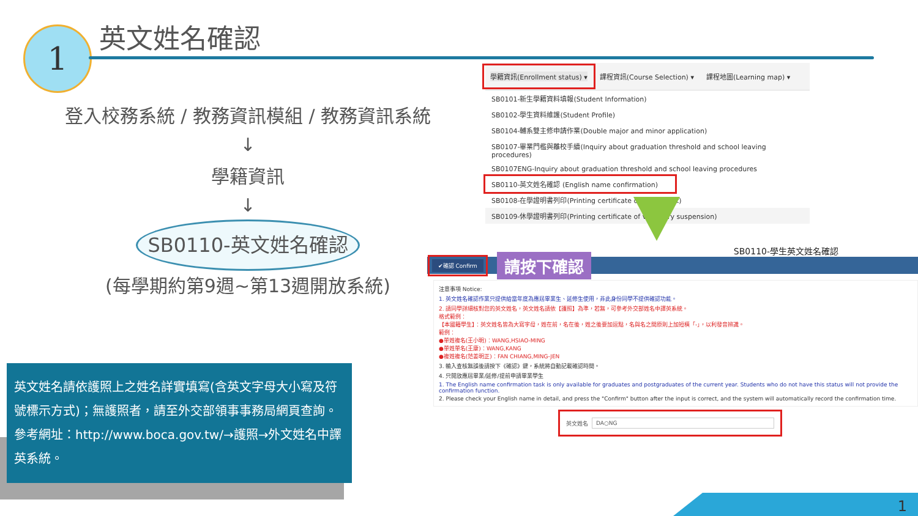1 英文姓名確認
登入校務系統 / 教務資訊模組 / 教務資訊系統
↓
學籍資訊
↓
SB0110-英文姓名確認
(每學期約第9週~第13週開放系統)
英文姓名請依護照上之姓名詳實填寫(含英文字母大小寫及符號標示方式)；無護照者，請至外交部領事事務局網頁查詢。參考網址：http://www.boca.gov.tw/→護照→外文姓名中譯英系統。
學籍資訊(Enrollment status) ▾ 課程資訊(Course Selection) ▾ 課程地圖(Learning map) ▾
SB0101-新生學籍資料填報(Student Information)
SB0102-學生資料維護(Student Profile)
SB0104-輔系雙主修申請作業(Double major and minor application)
SB0107-畢業門檻與離校手續(Inquiry about graduation threshold and school leaving procedures)
SB0107ENG-Inquiry about graduation threshold and school leaving procedures
SB0110-英文姓名確認 (English name confirmation)
SB0108-在學證明書列印(Printing certificate of enrollment)
SB0109-休學證明書列印(Printing certificate of voluntary suspension)
SB0110-學生英文姓名確認
✔確認 Confirm 請按下確認
注意事項 Notice:
1. 英文姓名確認作業只提供給當年度為應屆畢業生、延修生使用，非此身份同學不提供確認功能。
2. 請同學詳細核對您的英文姓名，英文姓名請依【護照】為準，若無，可參考外交部姓名中譯英系統。
格式範例：
【本國籍學生】：英文姓名皆為大寫字母，姓在前，名在後，姓之後要加逗點，名與名之間原則上加短橫「-」，以利發音辨識。
範例：
●單姓複名(王小明)：WANG,HSIAO-MING
●單姓單名(王康)：WANG,KANG
●複姓複名(范姜明正)：FAN CHIANG,MING-JEN
3. 輸入查核無誤後請按下《確認》鍵，系統將自動記載確認時間。
4. 只開放應屆畢業/延修/提前申請畢業學生
1. The English name confirmation task is only available for graduates and postgraduates of the current year. Students who do not have this status will not provide the confirmation function.
2. Please check your English name in detail, and press the "Confirm" button after the input is correct, and the system will automatically record the confirmation time.
英文姓名 DA○NG
1